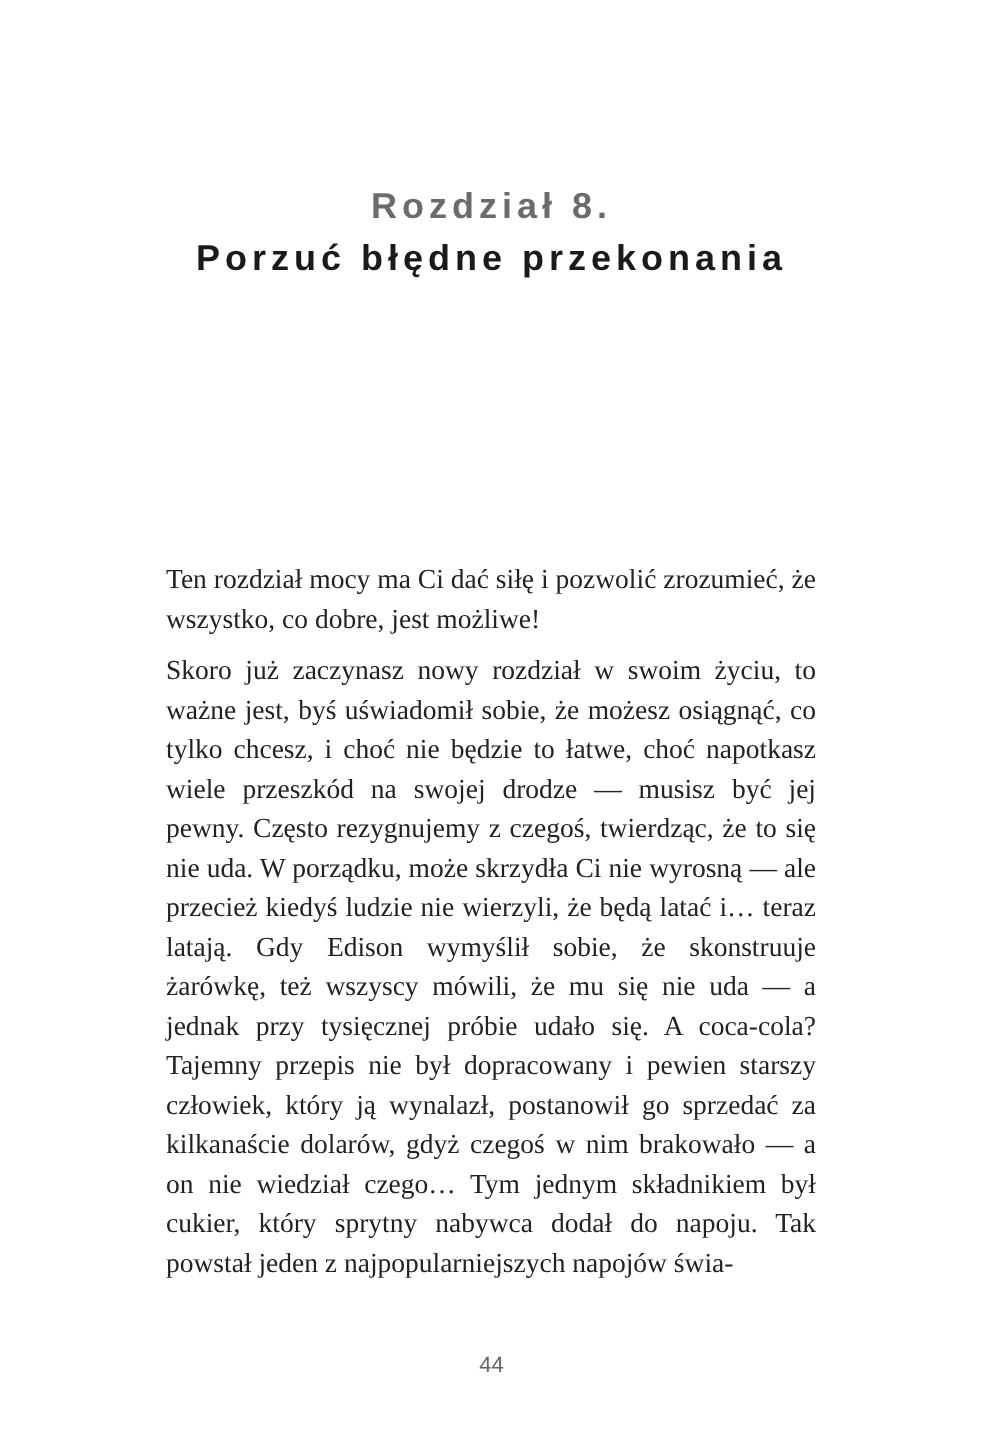Rozdział 8.
Porzuć błędne przekonania
Ten rozdział mocy ma Ci dać siłę i pozwolić zrozumieć, że wszystko, co dobre, jest możliwe!
Skoro już zaczynasz nowy rozdział w swoim życiu, to ważne jest, byś uświadomił sobie, że możesz osiągnąć, co tylko chcesz, i choć nie będzie to łatwe, choć napotkasz wiele przeszkód na swojej drodze — musisz być jej pewny. Często rezygnujemy z czegoś, twierdząc, że to się nie uda. W porządku, może skrzydła Ci nie wyrosną — ale przecież kiedyś ludzie nie wierzyli, że będą latać i… teraz latają. Gdy Edison wymyślił sobie, że skonstruuje żarówkę, też wszyscy mówili, że mu się nie uda — a jednak przy tysięcznej próbie udało się. A coca-cola? Tajemny przepis nie był dopracowany i pewien starszy człowiek, który ją wynalazł, postanowił go sprzedać za kilkanaście dolarów, gdyż czegoś w nim brakowało — a on nie wiedział czego… Tym jednym składnikiem był cukier, który sprytny nabywca dodał do napoju. Tak powstał jeden z najpopularniejszych napojów świa-
44